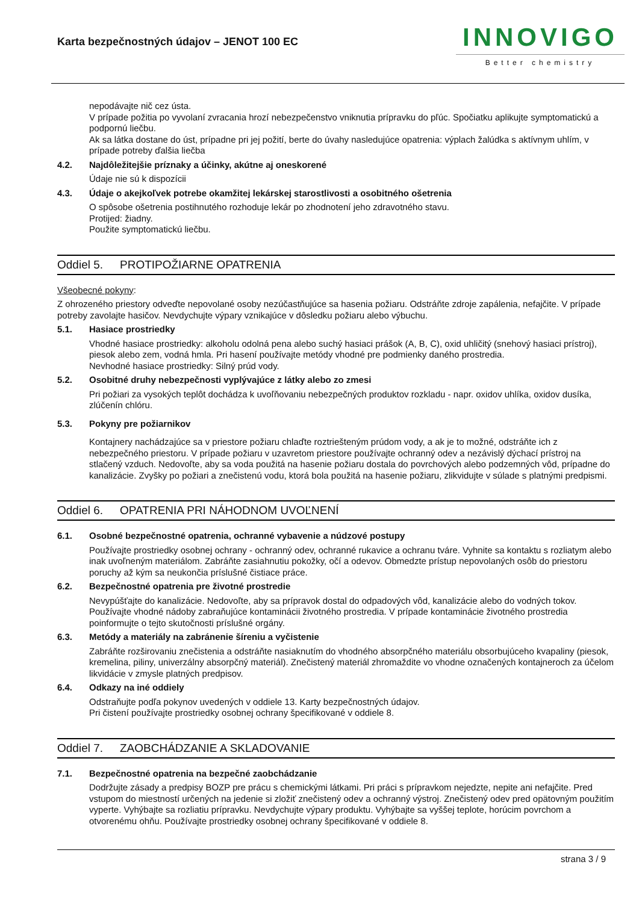Karta bezpečnostných údajov – JENOT 100 EC
INNOVIGO
Better chemistry
nepodávajte nič cez ústa.
V prípade požitia po vyvolaní zvracania hrozí nebezpečenstvo vniknutia prípravku do pľúc. Spočiatku aplikujte symptomatickú a podpornú liečbu.
Ak sa látka dostane do úst, prípadne pri jej požití, berte do úvahy nasledujúce opatrenia: výplach žalúdka s aktívnym uhlím, v prípade potreby ďalšia liečba
4.2. Najdôležitejšie príznaky a účinky, akútne aj oneskorené
Údaje nie sú k dispozícii
4.3. Údaje o akejkoľvek potrebe okamžitej lekárskej starostlivosti a osobitného ošetrenia
O spôsobe ošetrenia postihnutého rozhoduje lekár po zhodnotení jeho zdravotného stavu.
Protijed: žiadny.
Použite symptomatickú liečbu.
Oddiel 5. PROTIPOŽIARNE OPATRENIA
Všeobecné pokyny:
Z ohrozeného priestory odveďte nepovolané osoby nezúčastňujúce sa hasenia požiaru. Odstráňte zdroje zapálenia, nefajčite. V prípade potreby zavolajte hasičov. Nevdychujte výpary vznikajúce v dôsledku požiaru alebo výbuchu.
5.1. Hasiace prostriedky
Vhodné hasiace prostriedky: alkoholu odolná pena alebo suchý hasiaci prášok (A, B, C), oxid uhličitý (snehový hasiaci prístroj), piesok alebo zem, vodná hmla. Pri hasení používajte metódy vhodné pre podmienky daného prostredia.
Nevhodné hasiace prostriedky: Silný prúd vody.
5.2. Osobitné druhy nebezpečnosti vyplývajúce z látky alebo zo zmesi
Pri požiari za vysokých teplôt dochádza k uvoľňovaniu nebezpečných produktov rozkladu - napr. oxidov uhlíka, oxidov dusíka, zlúčenín chlóru.
5.3. Pokyny pre požiarnikov
Kontajnery nachádzajúce sa v priestore požiaru chlaďte roztriešteným prúdom vody, a ak je to možné, odstráňte ich z nebezpečného priestoru. V prípade požiaru v uzavretom priestore používajte ochranný odev a nezávislý dýchací prístroj na stlačený vzduch. Nedovoľte, aby sa voda použitá na hasenie požiaru dostala do povrchových alebo podzemných vôd, prípadne do kanalizácie. Zvyšky po požiari a znečistenú vodu, ktorá bola použitá na hasenie požiaru, zlikvidujte v súlade s platnými predpismi.
Oddiel 6. OPATRENIA PRI NÁHODNOM UVOĽNENÍ
6.1. Osobné bezpečnostné opatrenia, ochranné vybavenie a núdzové postupy
Používajte prostriedky osobnej ochrany - ochranný odev, ochranné rukavice a ochranu tváre. Vyhnite sa kontaktu s rozliatym alebo inak uvoľneným materiálom. Zabráňte zasiahnutiu pokožky, očí a odevov. Obmedzte prístup nepovolaných osôb do priestoru poruchy až kým sa neukončia príslušné čistiace práce.
6.2. Bezpečnostné opatrenia pre životné prostredie
Nevypúšťajte do kanalizácie. Nedovoľte, aby sa prípravok dostal do odpadových vôd, kanalizácie alebo do vodných tokov. Používajte vhodné nádoby zabraňujúce kontaminácii životného prostredia. V prípade kontaminácie životného prostredia poinformujte o tejto skutočnosti príslušné orgány.
6.3. Metódy a materiály na zabránenie šíreniu a vyčistenie
Zabráňte rozširovaniu znečistenia a odstráňte nasiaknutím do vhodného absorpčného materiálu obsorbujúceho kvapaliny (piesok, kremelina, piliny, univerzálny absorpčný materiál). Znečistený materiál zhromaždite vo vhodne označených kontajneroch za účelom likvidácie v zmysle platných predpisov.
6.4. Odkazy na iné oddiely
Odstraňujte podľa pokynov uvedených v oddiele 13. Karty bezpečnostných údajov.
Pri čistení používajte prostriedky osobnej ochrany špecifikované v oddiele 8.
Oddiel 7. ZAOBCHÁDZANIE A SKLADOVANIE
7.1. Bezpečnostné opatrenia na bezpečné zaobchádzanie
Dodržujte zásady a predpisy BOZP pre prácu s chemickými látkami. Pri práci s prípravkom nejedzte, nepite ani nefajčite. Pred vstupom do miestností určených na jedenie si zložiť znečistený odev a ochranný výstroj. Znečistený odev pred opätovným použitím vyperte. Vyhýbajte sa rozliatiu prípravku. Nevdychujte výpary produktu. Vyhýbajte sa vyššej teplote, horúcim povrchom a otvorenému ohňu. Používajte prostriedky osobnej ochrany špecifikované v oddiele 8.
strana 3 / 9